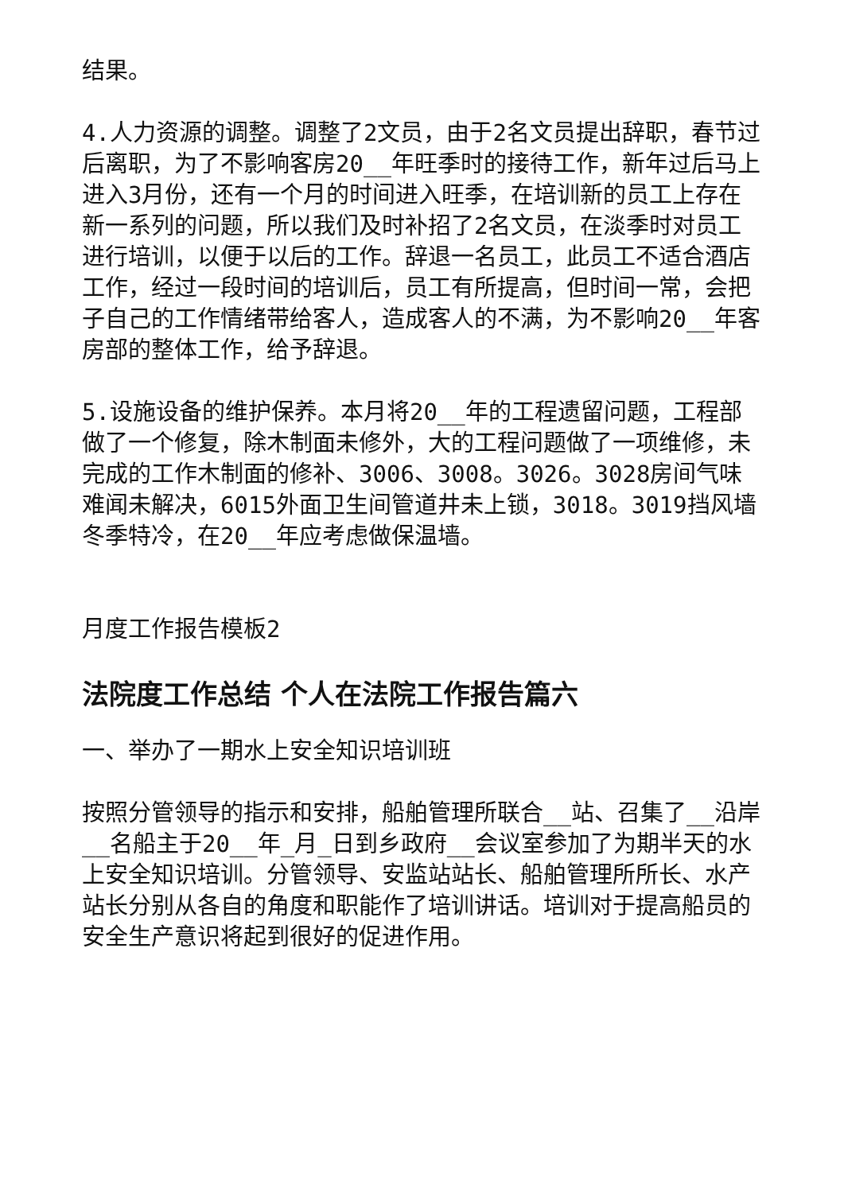结果。
4.人力资源的调整。调整了2文员，由于2名文员提出辞职，春节过后离职，为了不影响客房20__年旺季时的接待工作，新年过后马上进入3月份，还有一个月的时间进入旺季，在培训新的员工上存在新一系列的问题，所以我们及时补招了2名文员，在淡季时对员工进行培训，以便于以后的工作。辞退一名员工，此员工不适合酒店工作，经过一段时间的培训后，员工有所提高，但时间一常，会把子自己的工作情绪带给客人，造成客人的不满，为不影响20__年客房部的整体工作，给予辞退。
5.设施设备的维护保养。本月将20__年的工程遗留问题，工程部做了一个修复，除木制面未修外，大的工程问题做了一项维修，未完成的工作木制面的修补、3006、3008。3026。3028房间气味难闻未解决，6015外面卫生间管道井未上锁，3018。3019挡风墙冬季特冷，在20__年应考虑做保温墙。
月度工作报告模板2
法院度工作总结 个人在法院工作报告篇六
一、举办了一期水上安全知识培训班
按照分管领导的指示和安排，船舶管理所联合__站、召集了__沿岸__名船主于20__年_月_日到乡政府__会议室参加了为期半天的水上安全知识培训。分管领导、安监站站长、船舶管理所所长、水产站长分别从各自的角度和职能作了培训讲话。培训对于提高船员的安全生产意识将起到很好的促进作用。